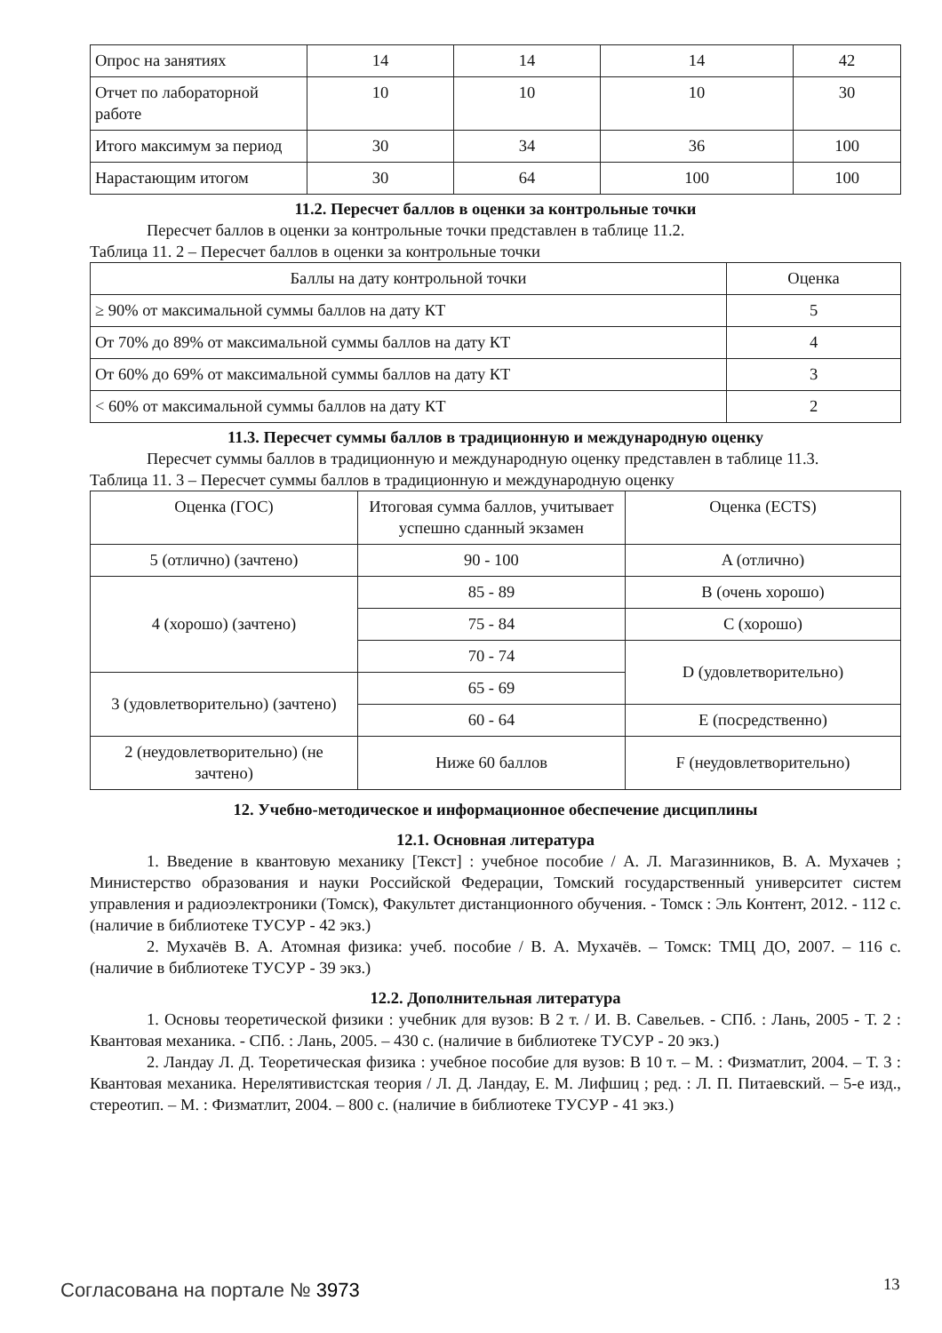| Опрос на занятиях | 14 | 14 | 14 | 42 |
| Отчет по лабораторной работе | 10 | 10 | 10 | 30 |
| Итого максимум за период | 30 | 34 | 36 | 100 |
| Нарастающим итогом | 30 | 64 | 100 | 100 |
11.2. Пересчет баллов в оценки за контрольные точки
Пересчет баллов в оценки за контрольные точки представлен в таблице 11.2.
Таблица 11. 2 – Пересчет баллов в оценки за контрольные точки
| Баллы на дату контрольной точки | Оценка |
| --- | --- |
| ≥ 90% от максимальной суммы баллов на дату КТ | 5 |
| От 70% до 89% от максимальной суммы баллов на дату КТ | 4 |
| От 60% до 69% от максимальной суммы баллов на дату КТ | 3 |
| < 60% от максимальной суммы баллов на дату КТ | 2 |
11.3. Пересчет суммы баллов в традиционную и международную оценку
Пересчет суммы баллов в традиционную и международную оценку представлен в таблице 11.3.
Таблица 11. 3 – Пересчет суммы баллов в традиционную и международную оценку
| Оценка (ГОС) | Итоговая сумма баллов, учитывает успешно сданный экзамен | Оценка (ECTS) |
| --- | --- | --- |
| 5 (отлично) (зачтено) | 90 - 100 | A (отлично) |
| 4 (хорошо) (зачтено) | 85 - 89 | B (очень хорошо) |
| | 75 - 84 | C (хорошо) |
| | 70 - 74 | D (удовлетворительно) |
| 3 (удовлетворительно) (зачтено) | 65 - 69 | |
| | 60 - 64 | E (посредственно) |
| 2 (неудовлетворительно) (не зачтено) | Ниже 60 баллов | F (неудовлетворительно) |
12. Учебно-методическое и информационное обеспечение дисциплины
12.1. Основная литература
1. Введение в квантовую механику [Текст] : учебное пособие / А. Л. Магазинников, В. А. Мухачев ; Министерство образования и науки Российской Федерации, Томский государственный университет систем управления и радиоэлектроники (Томск), Факультет дистанционного обучения. - Томск : Эль Контент, 2012. - 112 с. (наличие в библиотеке ТУСУР - 42 экз.)
2. Мухачёв В. А. Атомная физика: учеб. пособие / В. А. Мухачёв. – Томск: ТМЦ ДО, 2007. – 116 с. (наличие в библиотеке ТУСУР - 39 экз.)
12.2. Дополнительная литература
1. Основы теоретической физики : учебник для вузов: В 2 т. / И. В. Савельев. - СПб. : Лань, 2005 - Т. 2 : Квантовая механика. - СПб. : Лань, 2005. – 430 с. (наличие в библиотеке ТУСУР - 20 экз.)
2. Ландау Л. Д. Теоретическая физика : учебное пособие для вузов: В 10 т. – М. : Физматлит, 2004. – Т. 3 : Квантовая механика. Нерелятивистская теория / Л. Д. Ландау, Е. М. Лифшиц ; ред. : Л. П. Питаевский. – 5-е изд., стереотип. – М. : Физматлит, 2004. – 800 с. (наличие в библиотеке ТУСУР - 41 экз.)
Согласована на портале № 3973 13